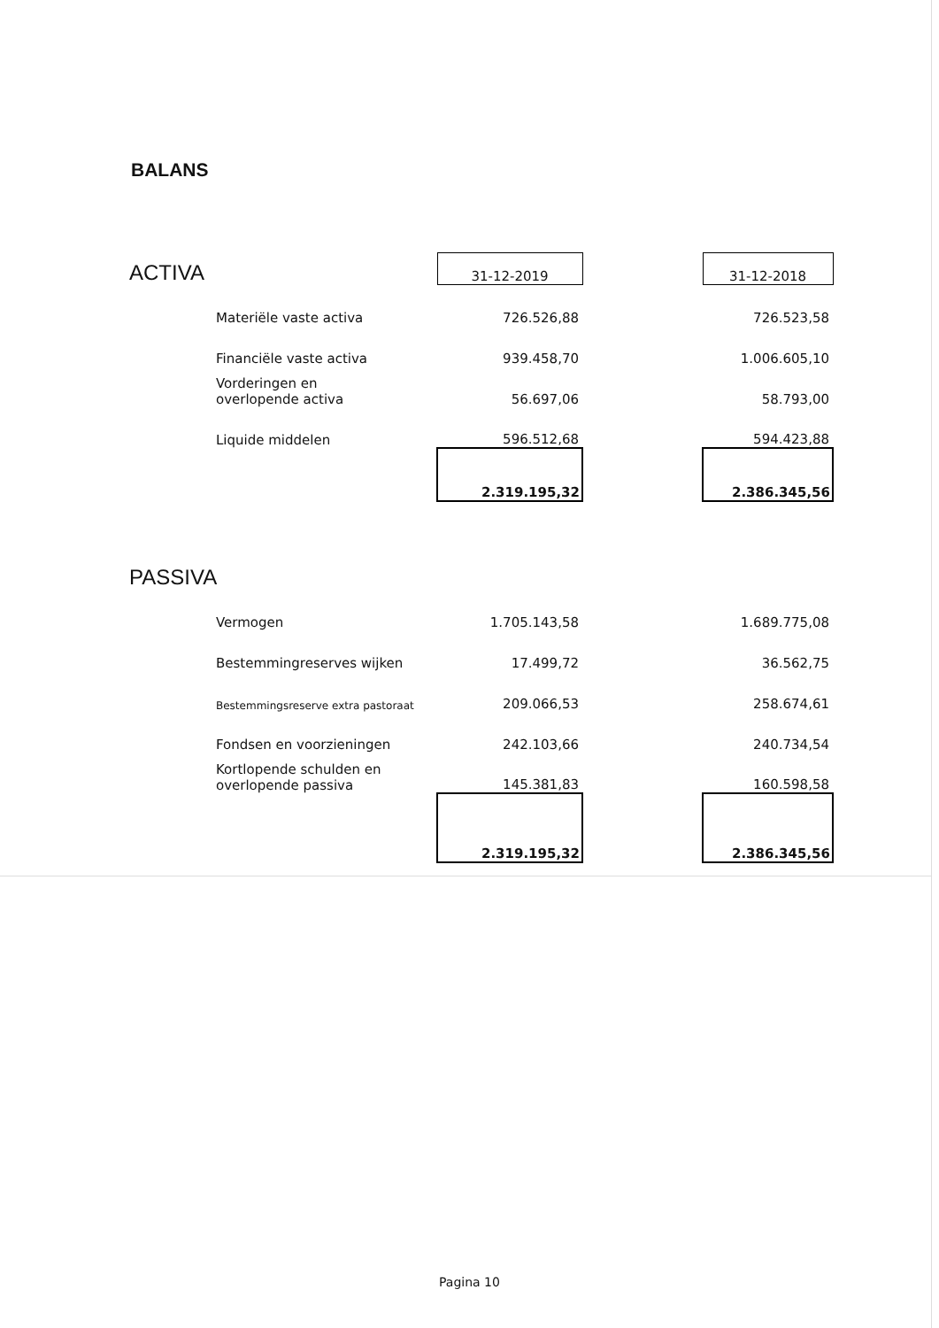BALANS
| ACTIVA | | 31-12-2019 | | 31-12-2018 |
| | Materiële vaste activa | 726.526,88 | | 726.523,58 |
| | Financiële vaste activa | 939.458,70 | | 1.006.605,10 |
| | Vorderingen en overlopende activa | 56.697,06 | | 58.793,00 |
| | Liquide middelen | 596.512,68 | | 594.423,88 |
| | | 2.319.195,32 | | 2.386.345,56 |
| PASSIVA | | | | |
| | Vermogen | 1.705.143,58 | | 1.689.775,08 |
| | Bestemmingreserves wijken | 17.499,72 | | 36.562,75 |
| | Bestemmingsreserve extra pastoraat | 209.066,53 | | 258.674,61 |
| | Fondsen en voorzieningen | 242.103,66 | | 240.734,54 |
| | Kortlopende schulden en overlopende passiva | 145.381,83 | | 160.598,58 |
| | | 2.319.195,32 | | 2.386.345,56 |
Pagina 10